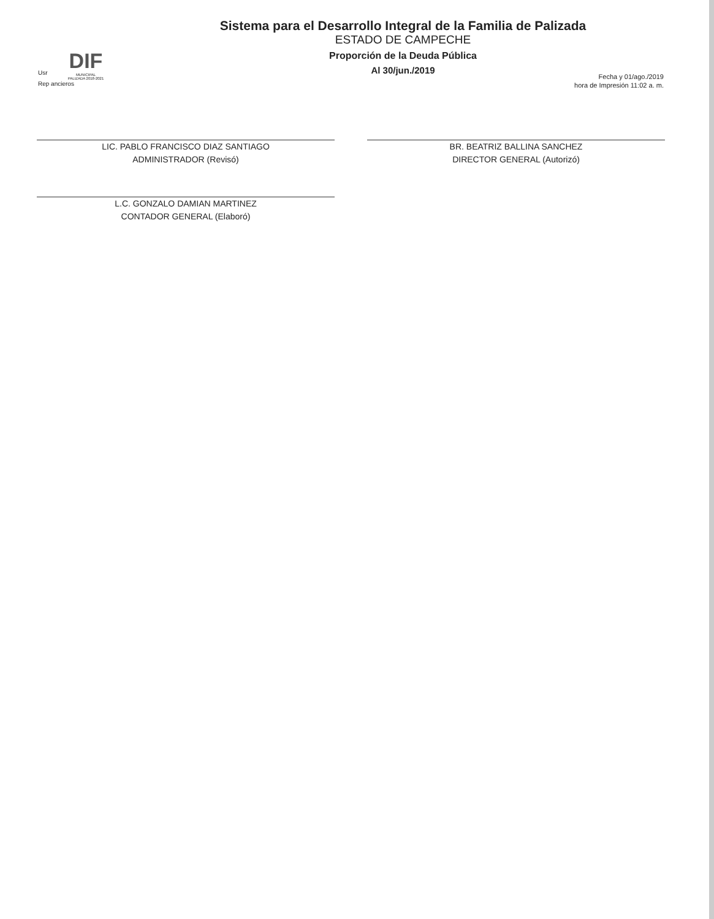DIF
MUNICIPAL
PALIZADA 2018-2021
Usr
Rep ancieros
Fecha y 01/ago./2019
hora de Impresión 11:02 a. m.
Sistema para el Desarrollo Integral de la Familia de Palizada
ESTADO DE CAMPECHE
Proporción de la Deuda Pública
Al 30/jun./2019
LIC. PABLO FRANCISCO DIAZ SANTIAGO
ADMINISTRADOR (Revisó)
L.C. GONZALO DAMIAN MARTINEZ
CONTADOR GENERAL (Elaboró)
BR. BEATRIZ BALLINA SANCHEZ
DIRECTOR GENERAL (Autorizó)